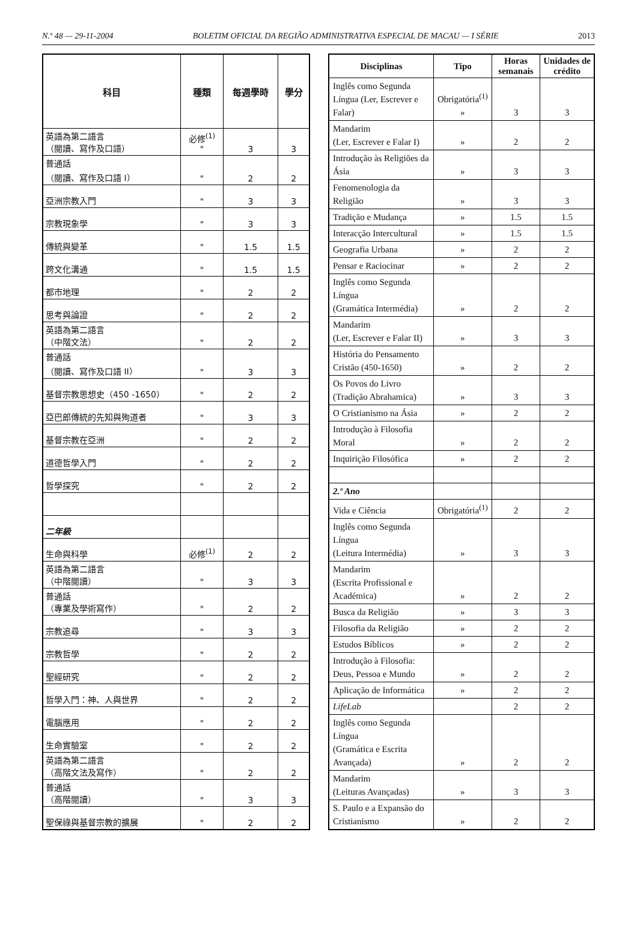N.º 48 — 29-11-2004 BOLETIM OFICIAL DA REGIÃO ADMINISTRATIVA ESPECIAL DE MACAU — I SÉRIE 2013
| 科目 | 種類 | 每週學時 | 學分 |
| --- | --- | --- | --- |
| 英語為第二語言 （閱讀、寫作及口語） | 必修<sup>(1)</sup> " | 3 | 3 |
| 普通話 （閱讀、寫作及口語 I） | " | 2 | 2 |
| 亞洲宗教入門 | " | 3 | 3 |
| 宗教現象學 | " | 3 | 3 |
| 傳統與變革 | " | 1.5 | 1.5 |
| 跨文化溝通 | " | 1.5 | 1.5 |
| 都市地理 | " | 2 | 2 |
| 思考與論證 | " | 2 | 2 |
| 英語為第二語言 （中階文法） | " | 2 | 2 |
| 普通話 （閱讀、寫作及口語 II） | " | 3 | 3 |
| 基督宗教思想史（450 -1650） | " | 2 | 2 |
| 亞巴郎傳統的先知與殉道者 | " | 3 | 3 |
| 基督宗教在亞洲 | " | 2 | 2 |
| 道德哲學入門 | " | 2 | 2 |
| 哲學探究 | " | 2 | 2 |
| 二年級 | | | |
| 生命與科學 | 必修<sup>(1)</sup> | 2 | 2 |
| 英語為第二語言 （中階閱讀） | " | 3 | 3 |
| 普通話 （專業及學術寫作） | " | 2 | 2 |
| 宗教追尋 | " | 3 | 3 |
| 宗教哲學 | " | 2 | 2 |
| 聖經研究 | " | 2 | 2 |
| 哲學入門：神、人與世界 | " | 2 | 2 |
| 電腦應用 | " | 2 | 2 |
| 生命實驗室 | " | 2 | 2 |
| 英語為第二語言 （高階文法及寫作） | " | 2 | 2 |
| 普通話 （高階閱讀） | " | 3 | 3 |
| 聖保祿與基督宗教的擴展 | " | 2 | 2 |
| Disciplinas | Tipo | Horas semanais | Unidades de crédito |
| --- | --- | --- | --- |
| Inglês como Segunda Língua (Ler, Escrever e Falar) | Obrigatória<sup>(1)</sup> » | 3 | 3 |
| Mandarim (Ler, Escrever e Falar I) | » | 2 | 2 |
| Introdução às Religiões da Ásia | » | 3 | 3 |
| Fenomenologia da Religião | » | 3 | 3 |
| Tradição e Mudança | » | 1.5 | 1.5 |
| Interacção Intercultural | » | 1.5 | 1.5 |
| Geografia Urbana | » | 2 | 2 |
| Pensar e Raciocinar | » | 2 | 2 |
| Inglês como Segunda Língua (Gramática Intermédia) | » | 2 | 2 |
| Mandarim (Ler, Escrever e Falar II) | » | 3 | 3 |
| História do Pensamento Cristão (450-1650) | » | 2 | 2 |
| Os Povos do Livro (Tradição Abrahamica) | » | 3 | 3 |
| O Cristianismo na Ásia | » | 2 | 2 |
| Introdução à Filosofia Moral | » | 2 | 2 |
| Inquirição Filosófica | » | 2 | 2 |
| 2.º Ano | | | |
| Vida e Ciência | Obrigatória<sup>(1)</sup> | 2 | 2 |
| Inglês como Segunda Língua (Leitura Intermédia) | » | 3 | 3 |
| Mandarim (Escrita Profissional e Académica) | » | 2 | 2 |
| Busca da Religião | » | 3 | 3 |
| Filosofia da Religião | » | 2 | 2 |
| Estudos Bíblicos | » | 2 | 2 |
| Introdução à Filosofia: Deus, Pessoa e Mundo | » | 2 | 2 |
| Aplicação de Informática | » | 2 | 2 |
| LifeLab | | 2 | 2 |
| Inglês como Segunda Língua (Gramática e Escrita Avançada) | » | 2 | 2 |
| Mandarim (Leituras Avançadas) | » | 3 | 3 |
| S. Paulo e a Expansão do Cristianismo | » | 2 | 2 |